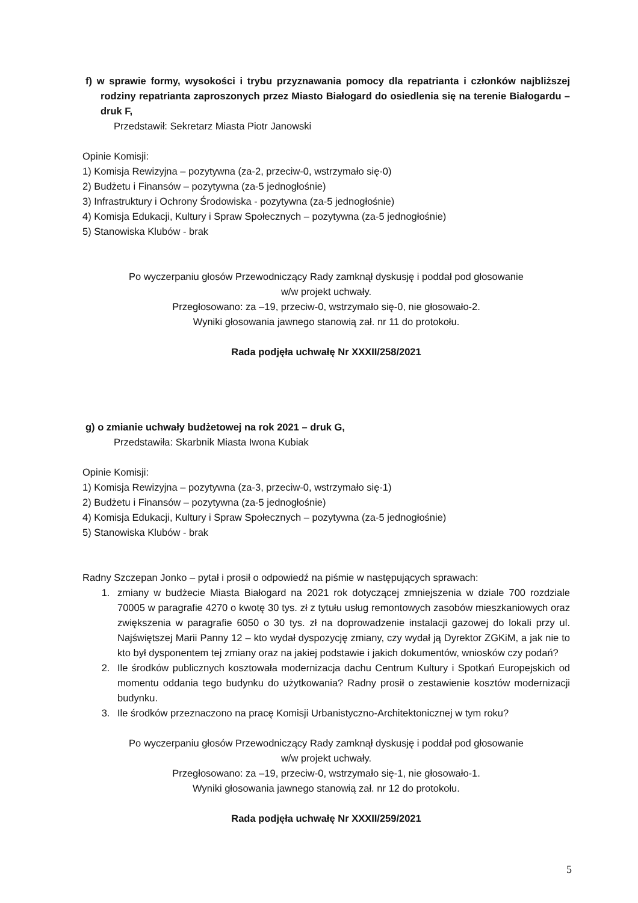f) w sprawie formy, wysokości i trybu przyznawania pomocy dla repatrianta i członków najbliższej rodziny repatrianta zaproszonych przez Miasto Białogard do osiedlenia się na terenie Białogardu – druk F,
Przedstawił: Sekretarz Miasta Piotr Janowski
Opinie Komisji:
1) Komisja Rewizyjna – pozytywna (za-2, przeciw-0, wstrzymało się-0)
2) Budżetu i Finansów – pozytywna (za-5 jednogłośnie)
3) Infrastruktury i Ochrony Środowiska - pozytywna (za-5 jednogłośnie)
4) Komisja Edukacji, Kultury i Spraw Społecznych – pozytywna (za-5 jednogłośnie)
5) Stanowiska Klubów - brak
Po wyczerpaniu głosów Przewodniczący Rady zamknął dyskusję i poddał pod głosowanie
w/w projekt uchwały.
Przegłosowano: za –19, przeciw-0, wstrzymało się-0, nie głosowało-2.
Wyniki głosowania jawnego stanowią zał. nr 11 do protokołu.
Rada podjęła uchwałę Nr XXXII/258/2021
g) o zmianie uchwały budżetowej na rok 2021 – druk G,
Przedstawiła: Skarbnik Miasta Iwona Kubiak
Opinie Komisji:
1) Komisja Rewizyjna – pozytywna (za-3, przeciw-0, wstrzymało się-1)
2) Budżetu i Finansów – pozytywna (za-5 jednogłośnie)
4) Komisja Edukacji, Kultury i Spraw Społecznych – pozytywna (za-5 jednogłośnie)
5) Stanowiska Klubów - brak
Radny Szczepan Jonko – pytał i prosił o odpowiedź na piśmie w następujących sprawach:
1. zmiany w budżecie Miasta Białogard na 2021 rok dotyczącej zmniejszenia w dziale 700 rozdziale 70005 w paragrafie 4270 o kwotę 30 tys. zł z tytułu usług remontowych zasobów mieszkaniowych oraz zwiększenia w paragrafie 6050 o 30 tys. zł na doprowadzenie instalacji gazowej do lokali przy ul. Najświętszej Marii Panny 12 – kto wydał dyspozycję zmiany, czy wydał ją Dyrektor ZGKiM, a jak nie to kto był dysponentem tej zmiany oraz na jakiej podstawie i jakich dokumentów, wniosków czy podań?
2. Ile środków publicznych kosztowała modernizacja dachu Centrum Kultury i Spotkań Europejskich od momentu oddania tego budynku do użytkowania? Radny prosił o zestawienie kosztów modernizacji budynku.
3. Ile środków przeznaczono na pracę Komisji Urbanistyczno-Architektonicznej w tym roku?
Po wyczerpaniu głosów Przewodniczący Rady zamknął dyskusję i poddał pod głosowanie
w/w projekt uchwały.
Przegłosowano: za –19, przeciw-0, wstrzymało się-1, nie głosowało-1.
Wyniki głosowania jawnego stanowią zał. nr 12 do protokołu.
Rada podjęła uchwałę Nr XXXII/259/2021
5